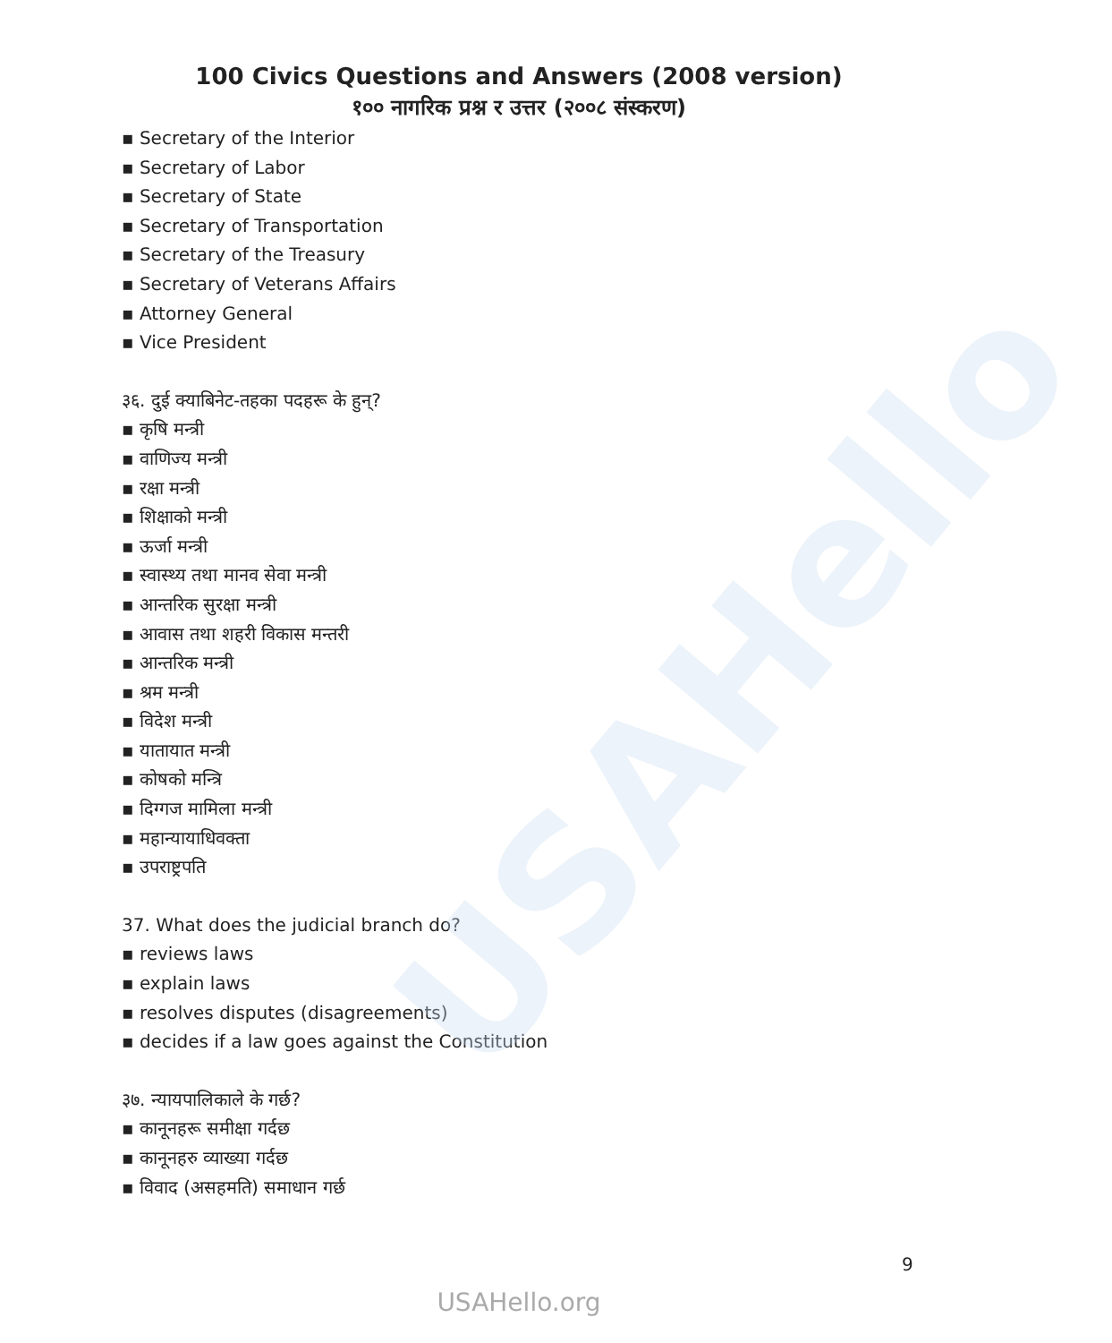USAHello
100 Civics Questions and Answers (2008 version)
१०० नागरिक प्रश्न र उत्तर (२००८ संस्करण)
▪ Secretary of the Interior
▪ Secretary of Labor
▪ Secretary of State
▪ Secretary of Transportation
▪ Secretary of the Treasury
▪ Secretary of Veterans Affairs
▪ Attorney General
▪ Vice President
३६. दुई क्याबिनेट-तहका पदहरू के हुन्?
▪ कृषि मन्त्री
▪ वाणिज्य मन्त्री
▪ रक्षा मन्त्री
▪ शिक्षाको मन्त्री
▪ ऊर्जा मन्त्री
▪ स्वास्थ्य तथा मानव सेवा मन्त्री
▪ आन्तरिक सुरक्षा मन्त्री
▪ आवास तथा शहरी विकास मन्तरी
▪ आन्तरिक मन्त्री
▪ श्रम मन्त्री
▪ विदेश मन्त्री
▪ यातायात मन्त्री
▪ कोषको मन्त्रि
▪ दिग्गज मामिला मन्त्री
▪ महान्यायाधिवक्ता
▪ उपराष्ट्रपति
37. What does the judicial branch do?
▪ reviews laws
▪ explain laws
▪ resolves disputes (disagreements)
▪ decides if a law goes against the Constitution
३७. न्यायपालिकाले के गर्छ?
▪ कानूनहरू समीक्षा गर्दछ
▪ कानूनहरु व्याख्या गर्दछ
▪ विवाद (असहमति) समाधान गर्छ
9
USAHello.org